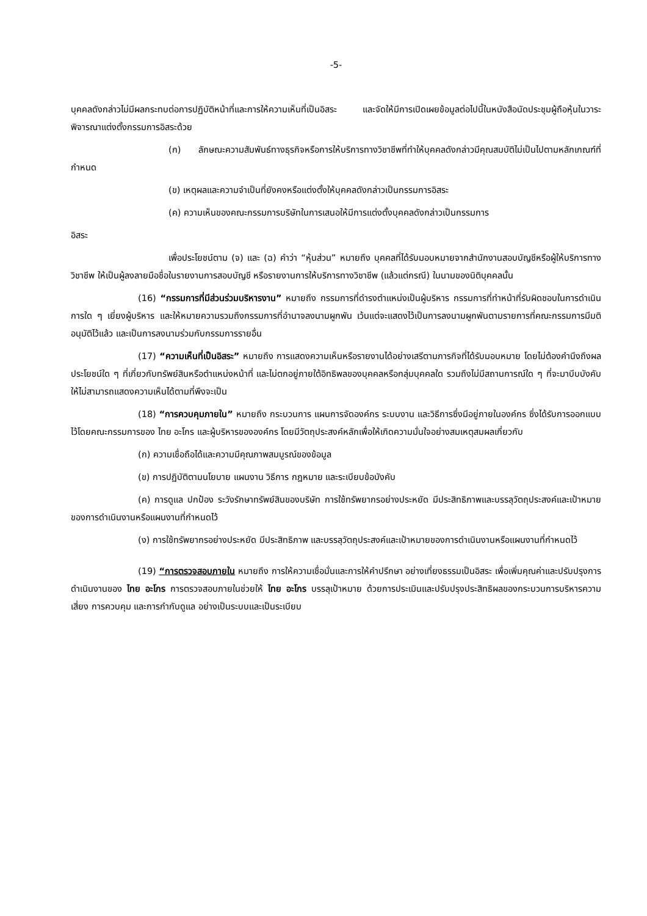-5-
บุคคลดังกล่าวไม่มีผลกระทบต่อการปฏิบัติหน้าที่และการให้ความเห็นที่เป็นอิสระ และจัดให้มีการเปิดเผยข้อมูลต่อไปนี้ในหนังสือนัดประชุมผู้ถือหุ้นในวาระพิจารณาแต่งตั้งกรรมการอิสระด้วย
(ก) ลักษณะความสัมพันธ์ทางธุรกิจหรือการให้บริการทางวิชาชีพที่ทำให้บุคคลดังกล่าวมีคุณสมบัติไม่เป็นไปตามหลักเกณฑ์ที่กำหนด
(ข) เหตุผลและความจำเป็นที่ยังคงหรือแต่งตั้งให้บุคคลดังกล่าวเป็นกรรมการอิสระ
(ค) ความเห็นของคณะกรรมการบริษัทในการเสนอให้มีการแต่งตั้งบุคคลดังกล่าวเป็นกรรมการ
อิสระ
เพื่อประโยชน์ตาม (จ) และ (ฉ) คำว่า “หุ้นส่วน” หมายถึง บุคคลที่ได้รับมอบหมายจากสำนักงานสอบบัญชีหรือผู้ให้บริการทางวิชาชีพ ให้เป็นผู้ลงลายมือชื่อในรายงานการสอบบัญชี หรือรายงานการให้บริการทางวิชาชีพ (แล้วแต่กรณี) ในนามของนิติบุคคลนั้น
(16) “กรรมการที่มีส่วนร่วมบริหารงาน” หมายถึง กรรมการที่ดำรงตำแหน่งเป็นผู้บริหาร กรรมการที่ทำหน้าที่รับผิดชอบในการดำเนินการใด ๆ เยี่ยงผู้บริหาร และให้หมายความรวมถึงกรรมการที่อำนาจลงนามผูกพัน เว้นแต่จะแสดงไว้เป็นการลงนามผูกพันตามรายการที่คณะกรรมการมีมติอนุมัติไว้แล้ว และเป็นการลงนามร่วมกับกรรมการรายอื่น
(17) “ความเห็นที่เป็นอิสระ” หมายถึง การแสดงความเห็นหรือรายงานได้อย่างเสรีตามภารกิจที่ได้รับมอบหมาย โดยไม่ต้องคำนึงถึงผลประโยชน์ใด ๆ ที่เกี่ยวกับทรัพย์สินหรือตำแหน่งหน้าที่ และไม่ตกอยู่ภายใต้อิทธิพลของบุคคลหรือกลุ่มบุคคลใด รวมถึงไม่มีสถานการณ์ใด ๆ ที่จะมาบีบบังคับให้ไม่สามารถแสดงความเห็นได้ตามที่พึงจะเป็น
(18) “การควบคุมภายใน” หมายถึง กระบวนการ แผนการจัดองค์กร ระบบงาน และวิธีการซึ่งมีอยู่ภายในองค์กร ซึ่งได้รับการออกแบบไว้โดยคณะกรรมการของ ไทย อะโกร และผู้บริหารขององค์กร โดยมีวัตถุประสงค์หลักเพื่อให้เกิดความมั่นใจอย่างสมเหตุสมผลเกี่ยวกับ
(ก) ความเชื่อถือได้และความมีคุณภาพสมบูรณ์ของข้อมูล
(ข) การปฏิบัติตามนโยบาย แผนงาน วิธีการ กฎหมาย และระเบียบข้อบังคับ
(ค) การดูแล ปกป้อง ระวังรักษาทรัพย์สินของบริษัท การใช้ทรัพยากรอย่างประหยัด มีประสิทธิภาพและบรรลุวัตถุประสงค์และเป้าหมายของการดำเนินงานหรือแผนงานที่กำหนดไว้
(ง) การใช้ทรัพยากรอย่างประหยัด มีประสิทธิภาพ และบรรลุวัตถุประสงค์และเป้าหมายของการดำเนินงานหรือแผนงานที่กำหนดไว้
(19) “การตรวจสอบภายใน หมายถึง การให้ความเชื่อมั่นและการให้คำปรึกษา อย่างเที่ยงธรรมเป็นอิสระ เพื่อเพิ่มคุณค่าและปรับปรุงการดำเนินงานของ ไทย อะโกร การตรวจสอบภายในช่วยให้ ไทย อะโกร บรรลุเป้าหมาย ด้วยการประเมินและปรับปรุงประสิทธิผลของกระบวนการบริหารความเสี่ยง การควบคุม และการกำกับดูแล อย่างเป็นระบบและเป็นระเบียบ